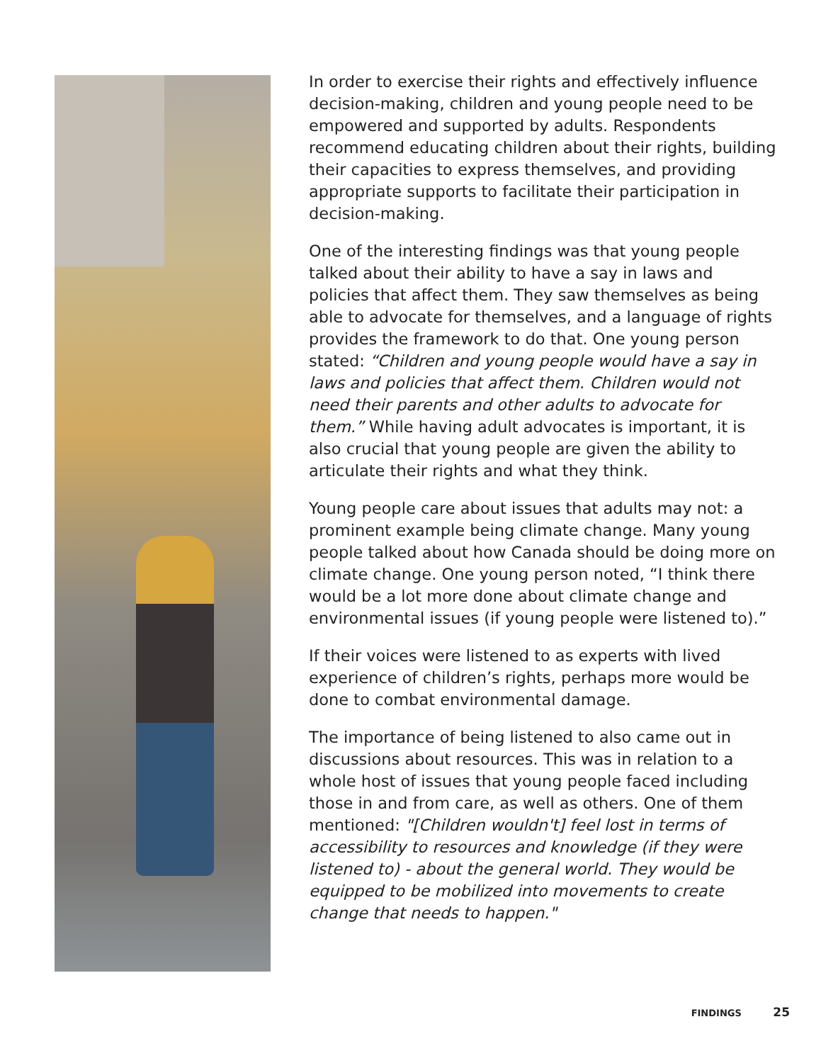In order to exercise their rights and effectively influence decision-making, children and young people need to be empowered and supported by adults. Respondents recommend educating children about their rights, building their capacities to express themselves, and providing appropriate supports to facilitate their participation in decision-making.
One of the interesting findings was that young people talked about their ability to have a say in laws and policies that affect them. They saw themselves as being able to advocate for themselves, and a language of rights provides the framework to do that. One young person stated: “Children and young people would have a say in laws and policies that affect them. Children would not need their parents and other adults to advocate for them.” While having adult advocates is important, it is also crucial that young people are given the ability to articulate their rights and what they think.
Young people care about issues that adults may not: a prominent example being climate change. Many young people talked about how Canada should be doing more on climate change. One young person noted, “I think there would be a lot more done about climate change and environmental issues (if young people were listened to).”
If their voices were listened to as experts with lived experience of children’s rights, perhaps more would be done to combat environmental damage.
The importance of being listened to also came out in discussions about resources. This was in relation to a whole host of issues that young people faced including those in and from care, as well as others. One of them mentioned: "[Children wouldn't] feel lost in terms of accessibility to resources and knowledge (if they were listened to) - about the general world. They would be equipped to be mobilized into movements to create change that needs to happen."
FINDINGS 25